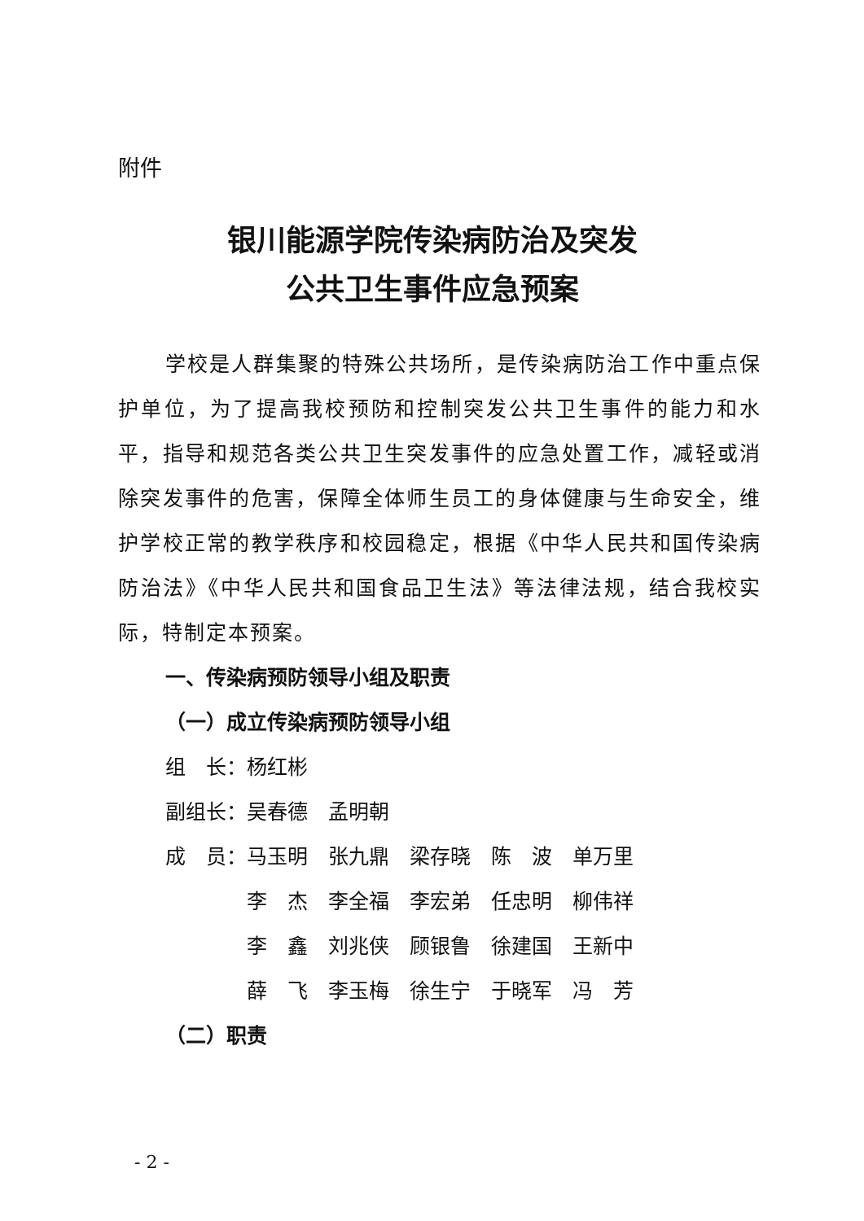附件
银川能源学院传染病防治及突发
公共卫生事件应急预案
学校是人群集聚的特殊公共场所，是传染病防治工作中重点保护单位，为了提高我校预防和控制突发公共卫生事件的能力和水平，指导和规范各类公共卫生突发事件的应急处置工作，减轻或消除突发事件的危害，保障全体师生员工的身体健康与生命安全，维护学校正常的教学秩序和校园稳定，根据《中华人民共和国传染病防治法》《中华人民共和国食品卫生法》等法律法规，结合我校实际，特制定本预案。
一、传染病预防领导小组及职责
（一）成立传染病预防领导小组
组　长：杨红彬
副组长：吴春德　孟明朝
成　员：马玉明　张九鼎　梁存晓　陈　波　单万里
　　　　李　杰　李全福　李宏弟　任忠明　柳伟祥
　　　　李　鑫　刘兆侠　顾银鲁　徐建国　王新中
　　　　薛　飞　李玉梅　徐生宁　于晓军　冯　芳
（二）职责
- 2 -